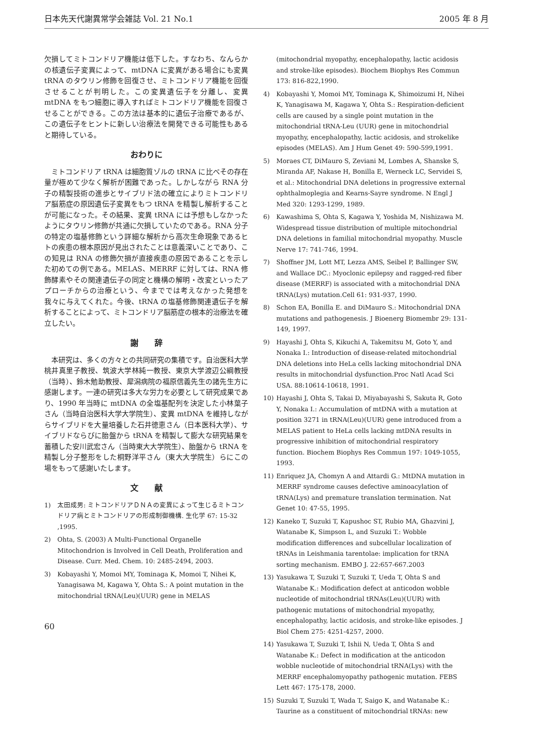日本先天代謝異常学会雑誌 Vol. 21 No.1 2005 年 8 月
欠損してミトコンドリア機能は低下した。すなわち、なんらかの核遺伝子変異によって、mtDNA に変異がある場合にも変異 tRNA のタウリン修飾を回復させ、ミトコンドリア機能を回復させることが判明した。この変異遺伝子を分離し、変異 mtDNA をもつ細胞に導入すればミトコンドリア機能を回復させることができる。この方法は基本的に遺伝子治療であるが、この遺伝子をヒントに新しい治療法を開発できる可能性もあると期待している。
おわりに
ミトコンドリア tRNA は細胞質ゾルの tRNA に比べその存在量が極めて少なく解析が困難であった。しかしながら RNA 分子の精製技術の進歩とサイブリド法の確立によりミトコンドリア脳筋症の原因遺伝子変異をもつ tRNA を精製し解析することが可能になった。その結果、変異 tRNA には予想もしなかったようにタウリン修飾が共通に欠損していたのである。RNA 分子の特定の塩基修飾という詳細な解析から高次生命現象であるヒトの疾患の根本原因が見出されたことは意義深いことであり、この知見は RNA の修飾欠損が直接疾患の原因であることを示した初めての例である。MELAS、MERRF に対しては、RNA 修飾酵素やその関連遺伝子の同定と機構の解明・改変といったアプローチからの治療という、今まででは考えなかった発想を我々に与えてくれた。今後、tRNA の塩基修飾関連遺伝子を解析することによって、ミトコンドリア脳筋症の根本的治療法を確立したい。
謝　　辞
本研究は、多くの方々との共同研究の集積です。自治医科大学桃井真里子教授、筑波大学林純一教授、東京大学渡辺公綱教授（当時）、鈴木勉助教授、犀潟病院の福原信義先生の諸先生方に感謝します。一連の研究は多大な労力を必要として研究成果であり、1990 年当時に mtDNA の全塩基配列を決定した小林葉子さん（当時自治医科大学大学院生）、変異 mtDNA を維持しながらサイブリドを大量培養した石井徳恵さん（日本医科大学）、サイブリドならびに胎盤から tRNA を精製して膨大な研究結果を蓄積した安川武宏さん（当時東大大学院生）、胎盤から tRNA を精製し分子整形をした桐野洋平さん（東大大学院生）らにこの場をもって感謝いたします。
文　　献
1) 太田成男: ミトコンドリアＤＮＡの変異によって生じるミトコンドリア病とミトコンドリアの形成制御機構. 生化学 67: 15-32 ,1995.
2) Ohta, S. (2003) A Multi-Functional Organelle Mitochondrion is Involved in Cell Death, Proliferation and Disease. Curr. Med. Chem. 10: 2485-2494, 2003.
3) Kobayashi Y, Momoi MY, Tominaga K, Momoi T, Nihei K, Yanagisawa M, Kagawa Y, Ohta S.: A point mutation in the mitochondrial tRNA(Leu)(UUR) gene in MELAS
60
(mitochondrial myopathy, encephalopathy, lactic acidosis and stroke-like episodes). Biochem Biophys Res Commun 173: 816-822,1990.
4) Kobayashi Y, Momoi MY, Tominaga K, Shimoizumi H, Nihei K, Yanagisawa M, Kagawa Y, Ohta S.: Respiration-deficient cells are caused by a single point mutation in the mitochondrial tRNA-Leu (UUR) gene in mitochondrial myopathy, encephalopathy, lactic acidosis, and strokelike episodes (MELAS). Am J Hum Genet 49: 590-599,1991.
5) Moraes CT, DiMauro S, Zeviani M, Lombes A, Shanske S, Miranda AF, Nakase H, Bonilla E, Werneck LC, Servidei S, et al.: Mitochondrial DNA deletions in progressive external ophthalmoplegia and Kearns-Sayre syndrome. N Engl J Med 320: 1293-1299, 1989.
6) Kawashima S, Ohta S, Kagawa Y, Yoshida M, Nishizawa M. Widespread tissue distribution of multiple mitochondrial DNA deletions in familial mitochondrial myopathy. Muscle Nerve 17: 741-746, 1994.
7) Shoffner JM, Lott MT, Lezza AMS, Seibel P, Ballinger SW, and Wallace DC.: Myoclonic epilepsy and ragged-red fiber disease (MERRF) is associated with a mitochondrial DNA tRNA(Lys) mutation.Cell 61: 931-937, 1990.
8) Schon EA, Bonilla E. and DiMauro S.: Mitochondrial DNA mutations and pathogenesis. J Bioenerg Biomembr 29: 131-149, 1997.
9) Hayashi J, Ohta S, Kikuchi A, Takemitsu M, Goto Y, and Nonaka I.: Introduction of disease-related mitochondrial DNA deletions into HeLa cells lacking mitochondrial DNA results in mitochondrial dysfunction.Proc Natl Acad Sci USA. 88:10614-10618, 1991.
10) Hayashi J, Ohta S, Takai D, Miyabayashi S, Sakuta R, Goto Y, Nonaka I.: Accumulation of mtDNA with a mutation at position 3271 in tRNA(Leu)(UUR) gene introduced from a MELAS patient to HeLa cells lacking mtDNA results in progressive inhibition of mitochondrial respiratory function. Biochem Biophys Res Commun 197: 1049-1055, 1993.
11) Enriquez JA, Chomyn A and Attardi G.: MtDNA mutation in MERRF syndrome causes defective aminoacylation of tRNA(Lys) and premature translation termination. Nat Genet 10: 47-55, 1995.
12) Kaneko T, Suzuki T, Kapushoc ST, Rubio MA, Ghazvini J, Watanabe K, Simpson L, and Suzuki T.: Wobble modification differences and subcellular localization of tRNAs in Leishmania tarentolae: implication for tRNA sorting mechanism. EMBO J. 22:657-667.2003
13) Yasukawa T, Suzuki T, Suzuki T, Ueda T, Ohta S and Watanabe K.: Modification defect at anticodon wobble nucleotide of mitochondrial tRNAs(Leu)(UUR) with pathogenic mutations of mitochondrial myopathy, encephalopathy, lactic acidosis, and stroke-like episodes. J Biol Chem 275: 4251-4257, 2000.
14) Yasukawa T, Suzuki T, Ishii N, Ueda T, Ohta S and Watanabe K.: Defect in modification at the anticodon wobble nucleotide of mitochondrial tRNA(Lys) with the MERRF encephalomyopathy pathogenic mutation. FEBS Lett 467: 175-178, 2000.
15) Suzuki T, Suzuki T, Wada T, Saigo K, and Watanabe K.: Taurine as a constituent of mitochondrial tRNAs: new